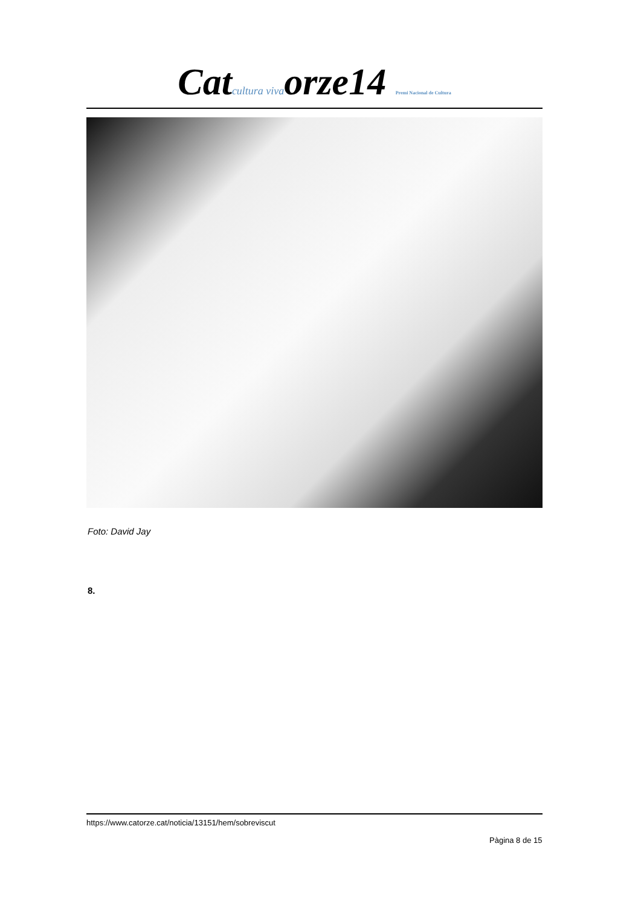Catcultura vivaorze14 Premi Nacional de Cultura
Foto: David Jay
8.
https://www.catorze.cat/noticia/13151/hem/sobreviscut
Pàgina 8 de 15